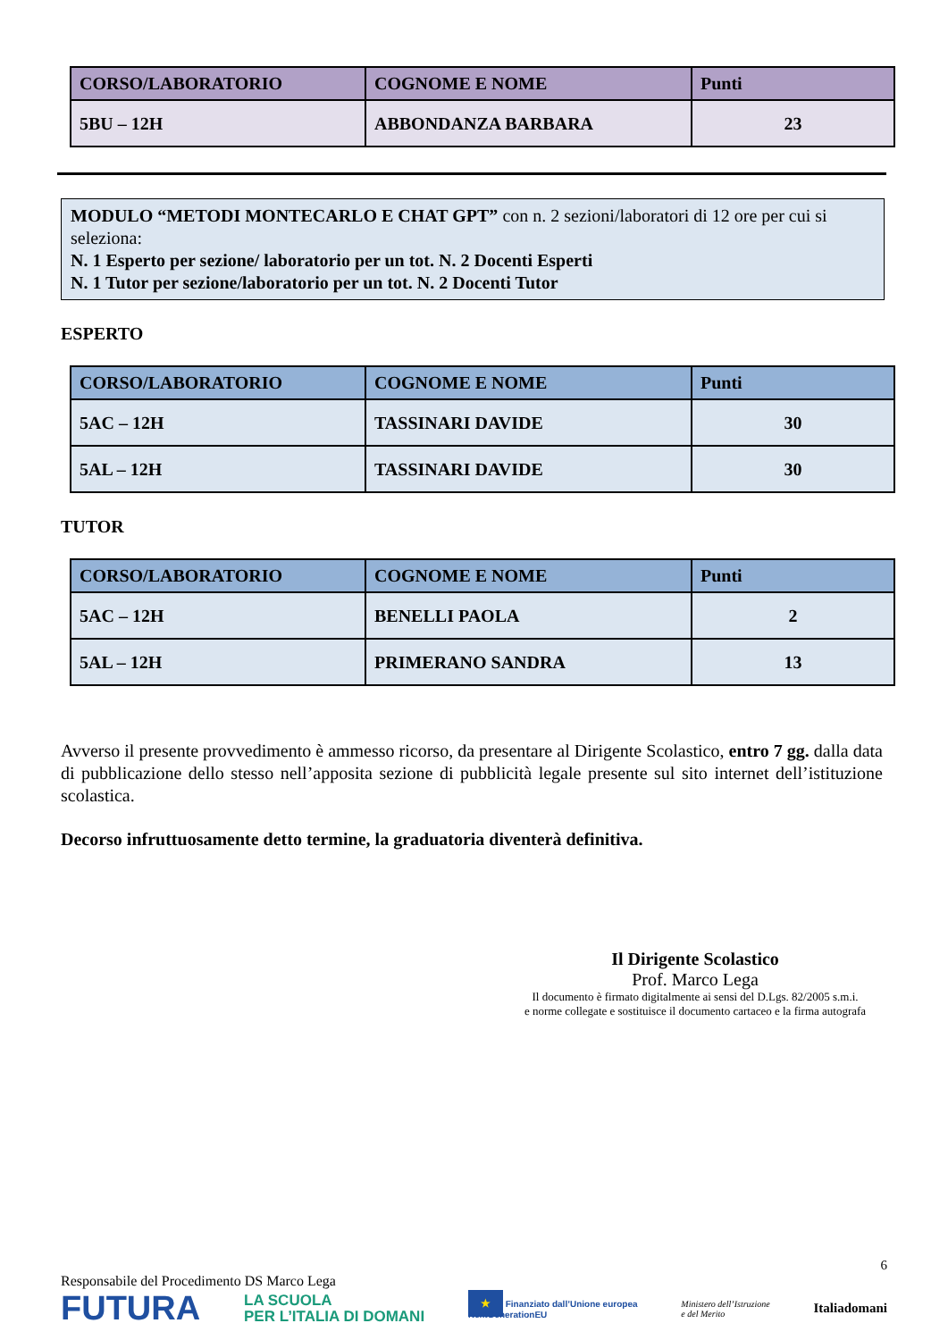| CORSO/LABORATORIO | COGNOME E NOME | Punti |
| --- | --- | --- |
| 5BU – 12H | ABBONDANZA BARBARA | 23 |
MODULO “METODI MONTECARLO E CHAT GPT” con n. 2 sezioni/laboratori di 12 ore per cui si seleziona:
N. 1 Esperto per sezione/ laboratorio per un tot. N. 2 Docenti Esperti
N. 1 Tutor per sezione/laboratorio per un tot. N. 2 Docenti Tutor
ESPERTO
| CORSO/LABORATORIO | COGNOME E NOME | Punti |
| --- | --- | --- |
| 5AC – 12H | TASSINARI DAVIDE | 30 |
| 5AL – 12H | TASSINARI DAVIDE | 30 |
TUTOR
| CORSO/LABORATORIO | COGNOME E NOME | Punti |
| --- | --- | --- |
| 5AC – 12H | BENELLI PAOLA | 2 |
| 5AL – 12H | PRIMERANO SANDRA | 13 |
Avverso il presente provvedimento è ammesso ricorso, da presentare al Dirigente Scolastico, entro 7 gg. dalla data di pubblicazione dello stesso nell’apposita sezione di pubblicità legale presente sul sito internet dell’istituzione scolastica.
Decorso infruttuosamente detto termine, la graduatoria diventerà definitiva.
Il Dirigente Scolastico
Prof. Marco Lega
Il documento è firmato digitalmente ai sensi del D.Lgs. 82/2005 s.m.i.
e norme collegate e sostituisce il documento cartaceo e la firma autografa
6
Responsabile del Procedimento DS Marco Lega
FUTURA LA SCUOLA
PER L’ITALIA DI DOMANI ★ Finanziato dall’Unione europea
NextGenerationEU Ministero dell’Istruzione
e del Merito Italiadomani